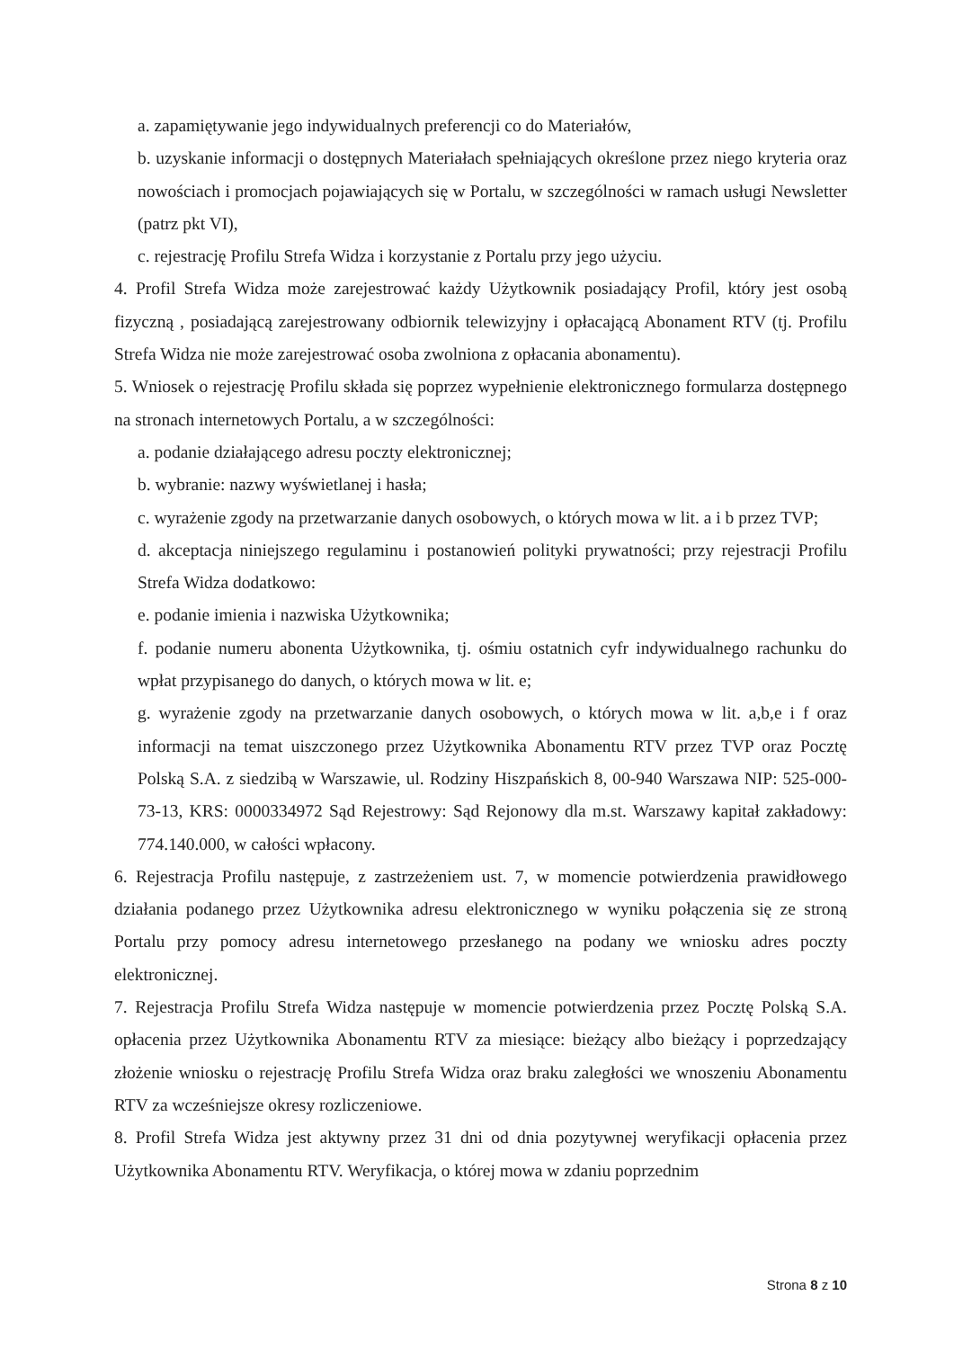a. zapamiętywanie jego indywidualnych preferencji co do Materiałów,
b. uzyskanie informacji o dostępnych Materiałach spełniających określone przez niego kryteria oraz nowościach i promocjach pojawiających się w Portalu, w szczególności w ramach usługi Newsletter (patrz pkt VI),
c. rejestrację Profilu Strefa Widza i korzystanie z Portalu przy jego użyciu.
4. Profil Strefa Widza może zarejestrować każdy Użytkownik posiadający Profil, który jest osobą fizyczną , posiadającą zarejestrowany odbiornik telewizyjny i opłacającą Abonament RTV (tj. Profilu Strefa Widza nie może zarejestrować osoba zwolniona z opłacania abonamentu).
5. Wniosek o rejestrację Profilu składa się poprzez wypełnienie elektronicznego formularza dostępnego na stronach internetowych Portalu, a w szczególności:
a. podanie działającego adresu poczty elektronicznej;
b. wybranie: nazwy wyświetlanej i hasła;
c. wyrażenie zgody na przetwarzanie danych osobowych, o których mowa w lit. a i b przez TVP;
d. akceptacja niniejszego regulaminu i postanowień polityki prywatności; przy rejestracji Profilu Strefa Widza dodatkowo:
e. podanie imienia i nazwiska Użytkownika;
f. podanie numeru abonenta Użytkownika, tj. ośmiu ostatnich cyfr indywidualnego rachunku do wpłat przypisanego do danych, o których mowa w lit. e;
g. wyrażenie zgody na przetwarzanie danych osobowych, o których mowa w lit. a,b,e i f oraz informacji na temat uiszczonego przez Użytkownika Abonamentu RTV przez TVP oraz Pocztę Polską S.A. z siedzibą w Warszawie, ul. Rodziny Hiszpańskich 8, 00-940 Warszawa NIP: 525-000-73-13, KRS: 0000334972 Sąd Rejestrowy: Sąd Rejonowy dla m.st. Warszawy kapitał zakładowy: 774.140.000, w całości wpłacony.
6. Rejestracja Profilu następuje, z zastrzeżeniem ust. 7, w momencie potwierdzenia prawidłowego działania podanego przez Użytkownika adresu elektronicznego w wyniku połączenia się ze stroną Portalu przy pomocy adresu internetowego przesłanego na podany we wniosku adres poczty elektronicznej.
7. Rejestracja Profilu Strefa Widza następuje w momencie potwierdzenia przez Pocztę Polską S.A. opłacenia przez Użytkownika Abonamentu RTV za miesiące: bieżący albo bieżący i poprzedzający złożenie wniosku o rejestrację Profilu Strefa Widza oraz braku zaległości we wnoszeniu Abonamentu RTV za wcześniejsze okresy rozliczeniowe.
8. Profil Strefa Widza jest aktywny przez 31 dni od dnia pozytywnej weryfikacji opłacenia przez Użytkownika Abonamentu RTV. Weryfikacja, o której mowa w zdaniu poprzednim
Strona 8 z 10